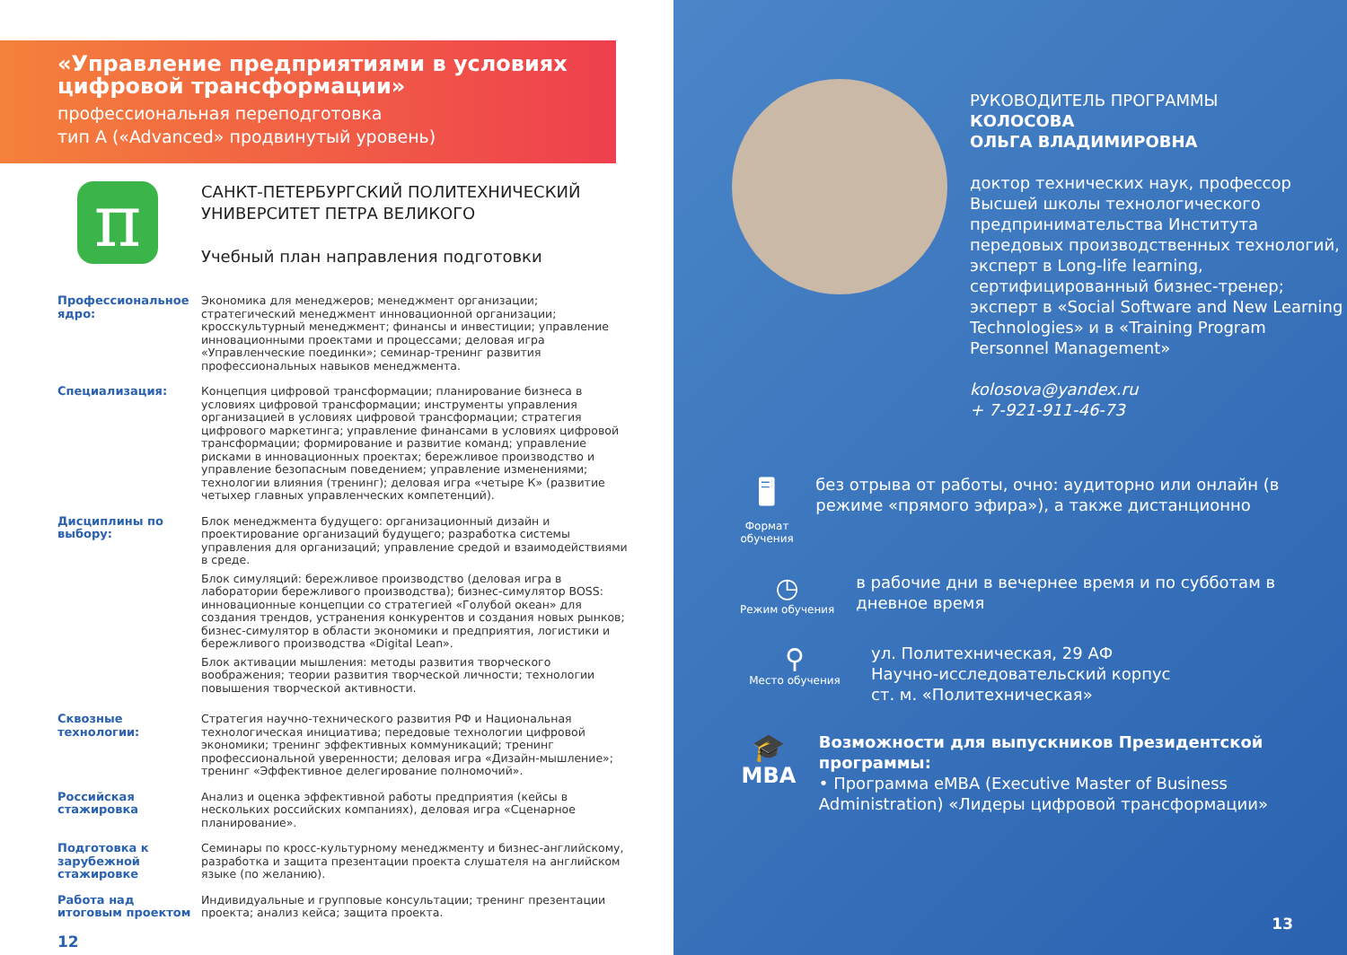«Управление предприятиями в условиях цифровой трансформации»
профессиональная переподготовка
тип А («Advanced» продвинутый уровень)
π
САНКТ-ПЕТЕРБУРГСКИЙ ПОЛИТЕХНИЧЕСКИЙ
УНИВЕРСИТЕТ ПЕТРА ВЕЛИКОГО
Учебный план направления подготовки
Профессиональное ядро:
Экономика для менеджеров; менеджмент организации; стратегический менеджмент инновационной организации; кросскультурный менеджмент; финансы и инвестиции; управление инновационными проектами и процессами; деловая игра «Управленческие поединки»; семинар-тренинг развития профессиональных навыков менеджмента.
Специализация: Концепция цифровой трансформации; планирование бизнеса в условиях цифровой трансформации; инструменты управления организацией в условиях цифровой трансформации; стратегия цифрового маркетинга; управление финансами в условиях цифровой трансформации; формирование и развитие команд; управление рисками в инновационных проектах; бережливое производство и управление безопасным поведением; управление изменениями; технологии влияния (тренинг); деловая игра «четыре К» (развитие четыхер главных управленческих компетенций).
Дисциплины по выбору:
Блок менеджмента будущего: организационный дизайн и проектирование организаций будущего; разработка системы управления для организаций; управление средой и взаимодействиями в среде.
Блок симуляций: бережливое производство (деловая игра в лаборатории бережливого производства); бизнес-симулятор BOSS: инновационные концепции со стратегией «Голубой океан» для создания трендов, устранения конкурентов и создания новых рынков; бизнес-симулятор в области экономики и предприятия, логистики и бережливого производства «Digital Lean».
Блок активации мышления: методы развития творческого воображения; теории развития творческой личности; технологии повышения творческой активности.
Сквозные технологии: Стратегия научно-технического развития РФ и Национальная технологическая инициатива; передовые технологии цифровой экономики; тренинг эффективных коммуникаций; тренинг профессиональной уверенности; деловая игра «Дизайн-мышление»; тренинг «Эффективное делегирование полномочий».
Российская стажировка
Анализ и оценка эффективной работы предприятия (кейсы в нескольких российских компаниях), деловая игра «Сценарное планирование».
Подготовка к зарубежной стажировке
Семинары по кросс-культурному менеджменту и бизнес-английскому, разработка и защита презентации проекта слушателя на английском языке (по желанию).
Работа над итоговым проектом
Индивидуальные и групповые консультации; тренинг презентации проекта; анализ кейса; защита проекта.
12
РУКОВОДИТЕЛЬ ПРОГРАММЫ
КОЛОСОВА
ОЛЬГА ВЛАДИМИРОВНА
доктор технических наук, профессор Высшей школы технологического предпринимательства Института передовых производственных технологий, эксперт в Long-life learning, сертифицированный бизнес-тренер; эксперт в «Social Software and New Learning Technologies» и в «Training Program Personnel Management»
kolosova@yandex.ru
+ 7-921-911-46-73
🖥
Формат обучения
без отрыва от работы, очно: аудиторно или онлайн (в режиме «прямого эфира»), а также дистанционно
◷
Режим обучения
в рабочие дни в вечернее время и по субботам в дневное время
⚲
Место обучения
ул. Политехническая, 29 АФ
Научно-исследовательский корпус
ст. м. «Политехническая»
🎓
MBA
Возможности для выпускников Президентской программы:
• Программа eMBA (Executive Master of Business Administration) «Лидеры цифровой трансформации»
13